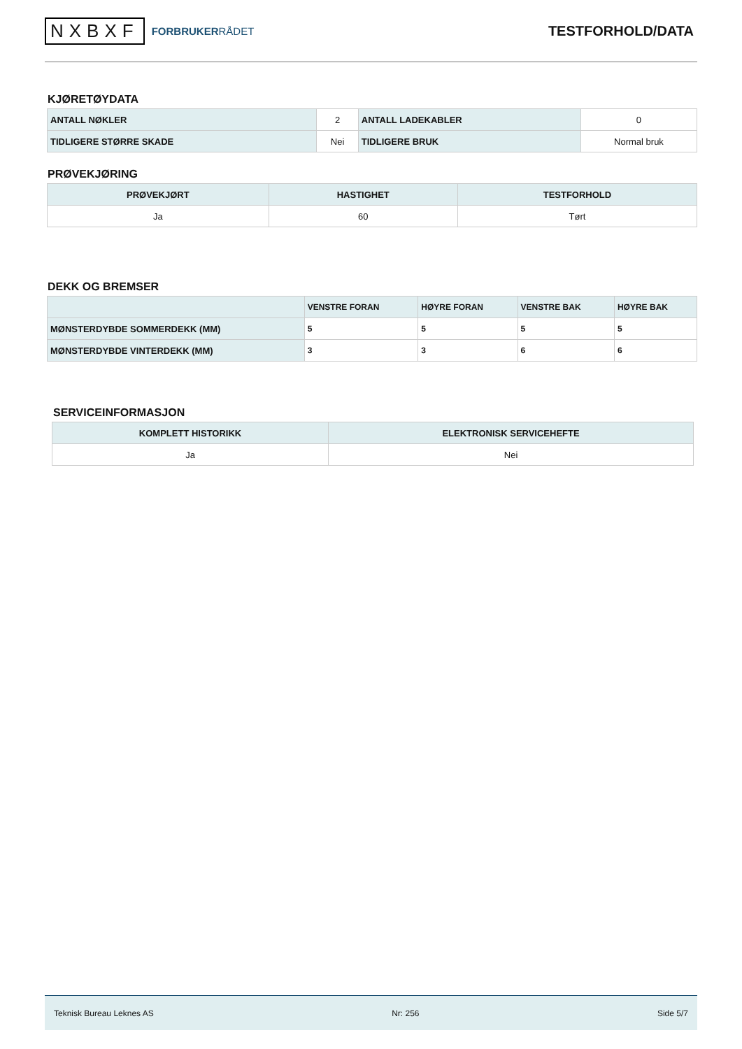NXBXF FORBRUKERRÅDET
TESTFORHOLD/DATA
KJØRETØYDATA
| ANTALL NØKLER | 2 | ANTALL LADEKABLER | 0 |
| TIDLIGERE STØRRE SKADE | Nei | TIDLIGERE BRUK | Normal bruk |
PRØVEKJØRING
| PRØVEKJØRT | HASTIGHET | TESTFORHOLD |
| --- | --- | --- |
| Ja | 60 | Tørt |
DEKK OG BREMSER
| | VENSTRE FORAN | HØYRE FORAN | VENSTRE BAK | HØYRE BAK |
| --- | --- | --- | --- | --- |
| MØNSTERDYBDE SOMMERDEKK (MM) | 5 | 5 | 5 | 5 |
| MØNSTERDYBDE VINTERDEKK (MM) | 3 | 3 | 6 | 6 |
SERVICEINFORMASJON
| KOMPLETT HISTORIKK | ELEKTRONISK SERVICEHEFTE |
| --- | --- |
| Ja | Nei |
Teknisk Bureau Leknes AS Nr: 256 Side 5/7